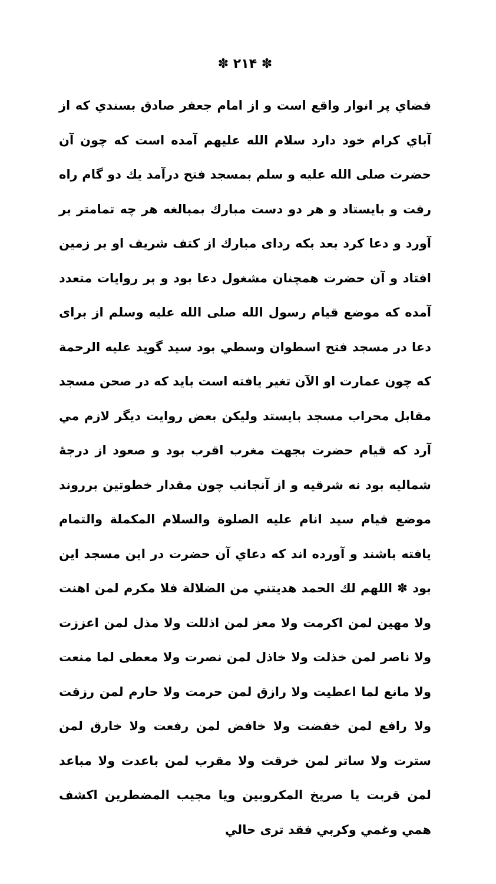✽ ۲۱۴ ✽
فضاي پر انوار واقع است و از امام جعفر صادق بسندي كه از آباي كرام خود دارد سلام الله عليهم آمده است كه چون آن حضرت صلى الله عليه و سلم بمسجد فتح درآمد يك دو گام راه رفت و بايستاد و هر دو دست مبارك بمبالغه هر چه تمامتر بر آورد و دعا كرد بعد بكه رداى مبارك از كتف شريف او بر زمين افتاد و آن حضرت همچنان مشغول دعا بود و بر روايات متعدد آمده كه موضع قيام رسول الله صلى الله عليه وسلم از براى دعا در مسجد فتح اسطوان وسطي بود سيد گويد عليه الرحمة كه چون عمارت او الآن تغير يافته است بايد كه در صحن مسجد مقابل محراب مسجد بايستد وليكن بعض روايت ديگر لازم مي آرد كه قيام حضرت بجهت مغرب اقرب بود و صعود از درجهٔ شماليه بود نه شرقيه و از آنجانب چون مقدار خطوتين برروند موضع قيام سيد انام عليه الصلوة والسلام المكملة والتمام يافته باشند و آورده اند كه دعاي آن حضرت در اين مسجد اين بود ✽ اللهم لك الحمد هديتني من الضلالة فلا مكرم لمن اهنت ولا مهين لمن اكرمت ولا معز لمن اذللت ولا مذل لمن اعززت ولا ناصر لمن خذلت ولا خاذل لمن نصرت ولا معطى لما منعت ولا مانع لما اعطيت ولا رازق لمن حرمت ولا حارم لمن رزقت ولا رافع لمن خفضت ولا خافض لمن رفعت ولا خارق لمن سترت ولا ساتر لمن خرقت ولا مقرب لمن باعدت ولا مباعد لمن قربت يا صريخ المكروبين ويا مجيب المضطرين اكشف همي وغمي وكربي فقد ترى حالي